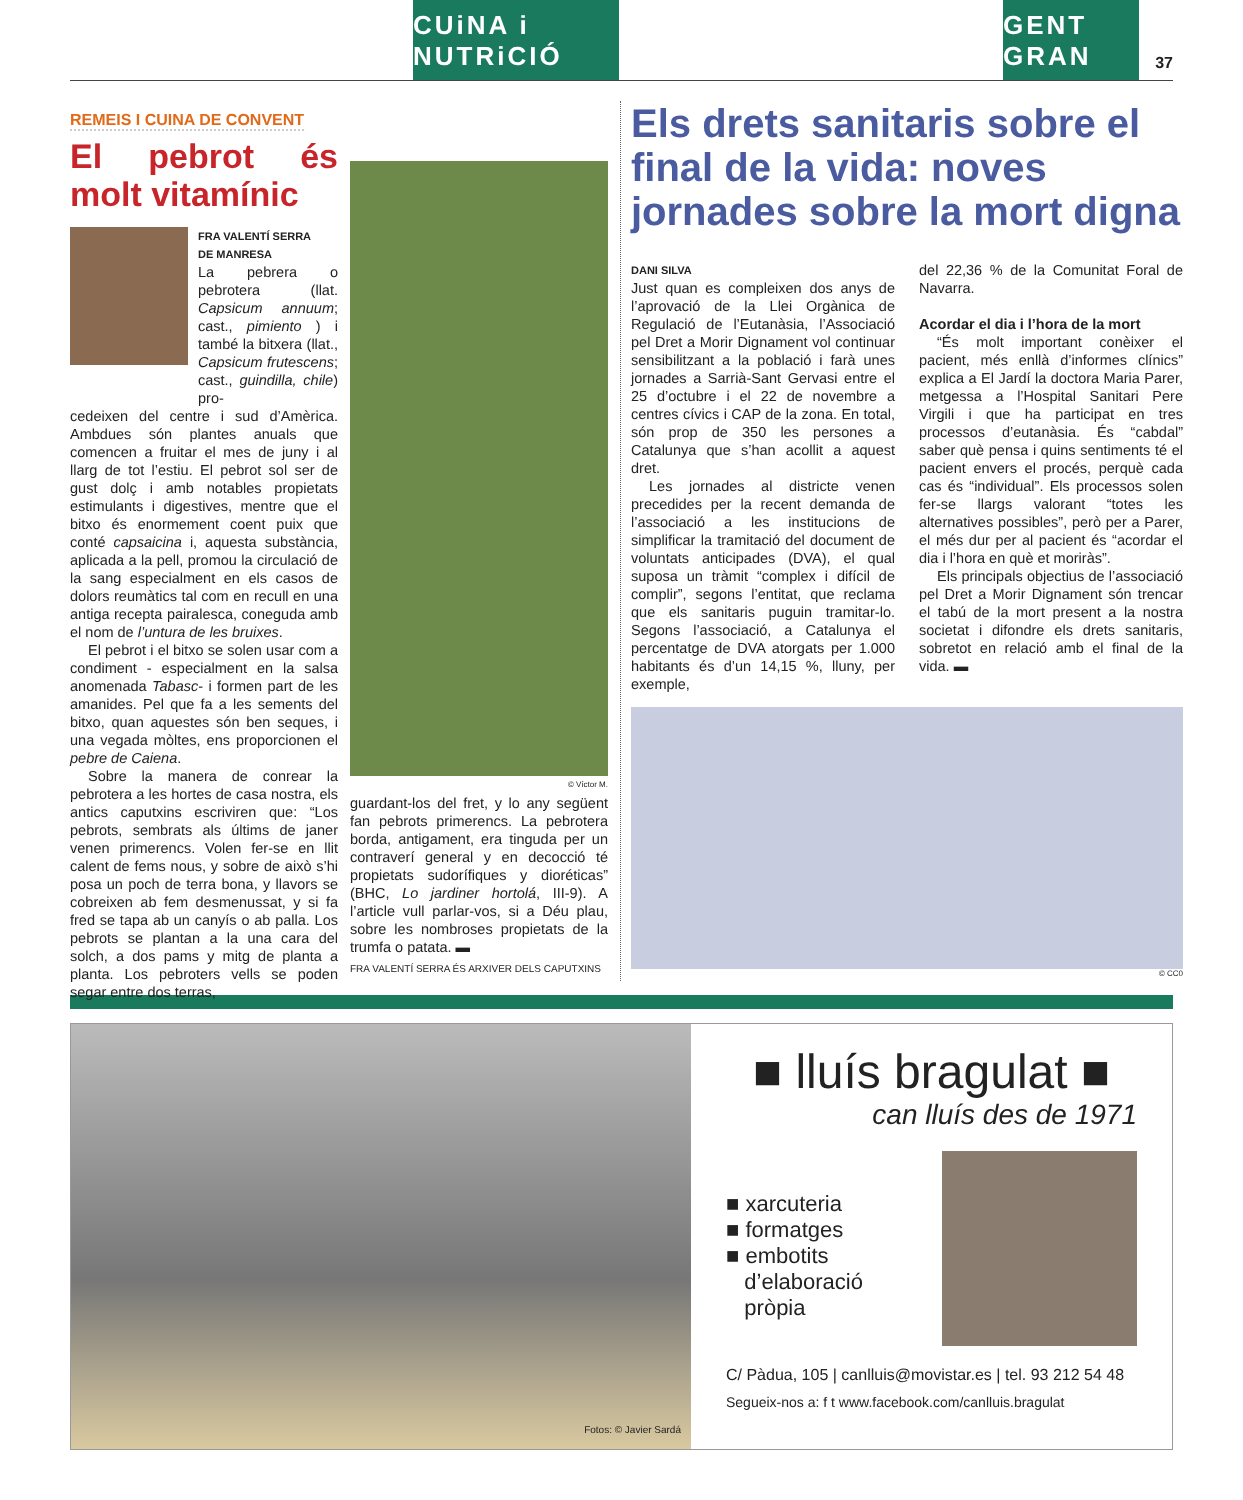CUiNA i NUTRiCIÓ
GENT GRAN
37
REMEIS I CUINA DE CONVENT
El pebrot és molt vitamínic
FRA VALENTÍ SERRA
DE MANRESA
La pebrera o pebrotera (llat. Capsicum annuum; cast., pimiento ) i també la bitxera (llat., Capsicum frutescens; cast., guindilla, chile) pro-
cedeixen del centre i sud d’Amèrica. Ambdues són plantes anuals que comencen a fruitar el mes de juny i al llarg de tot l’estiu. El pebrot sol ser de gust dolç i amb notables propietats estimulants i digestives, mentre que el bitxo és enormement coent puix que conté capsaicina i, aquesta substància, aplicada a la pell, promou la circulació de la sang especialment en els casos de dolors reumàtics tal com en recull en una antiga recepta pairalesca, coneguda amb el nom de l’untura de les bruixes.
El pebrot i el bitxo se solen usar com a condiment - especialment en la salsa anomenada Tabasc- i formen part de les amanides. Pel que fa a les sements del bitxo, quan aquestes són ben seques, i una vegada mòltes, ens proporcionen el pebre de Caiena.
Sobre la manera de conrear la pebrotera a les hortes de casa nostra, els antics caputxins escriviren que: “Los pebrots, sembrats als últims de janer venen primerencs. Volen fer-se en llit calent de fems nous, y sobre de això s’hi posa un poch de terra bona, y llavors se cobreixen ab fem desmenussat, y si fa fred se tapa ab un canyís o ab palla. Los pebrots se plantan a la una cara del solch, a dos pams y mitg de planta a planta. Los pebroters vells se poden segar entre dos terras,
© Víctor M.
guardant-los del fret, y lo any següent fan pebrots primerencs. La pebrotera borda, antigament, era tinguda per un contraverí general y en decocció té propietats sudorífiques y dioréticas” (BHC, Lo jardiner hortolá, III-9). A l’article vull parlar-vos, si a Déu plau, sobre les nombroses propietats de la trumfa o patata. ▬
FRA VALENTÍ SERRA ÉS ARXIVER DELS CAPUTXINS
Els drets sanitaris sobre el final de la vida: noves jornades sobre la mort digna
DANI SILVA
Just quan es compleixen dos anys de l’aprovació de la Llei Orgànica de Regulació de l’Eutanàsia, l’Associació pel Dret a Morir Dignament vol continuar sensibilitzant a la població i farà unes jornades a Sarrià-Sant Gervasi entre el 25 d’octubre i el 22 de novembre a centres cívics i CAP de la zona. En total, són prop de 350 les persones a Catalunya que s’han acollit a aquest dret.
Les jornades al districte venen precedides per la recent demanda de l’associació a les institucions de simplificar la tramitació del document de voluntats anticipades (DVA), el qual suposa un tràmit “complex i difícil de complir”, segons l’entitat, que reclama que els sanitaris puguin tramitar-lo. Segons l’associació, a Catalunya el percentatge de DVA atorgats per 1.000 habitants és d’un 14,15 %, lluny, per exemple,
del 22,36 % de la Comunitat Foral de Navarra.
Acordar el dia i l’hora de la mort
“És molt important conèixer el pacient, més enllà d’informes clínics” explica a El Jardí la doctora Maria Parer, metgessa a l’Hospital Sanitari Pere Virgili i que ha participat en tres processos d’eutanàsia. És “cabdal” saber què pensa i quins sentiments té el pacient envers el procés, perquè cada cas és “individual”. Els processos solen fer-se llargs valorant “totes les alternatives possibles”, però per a Parer, el més dur per al pacient és “acordar el dia i l’hora en què et moriràs”.
Els principals objectius de l’associació pel Dret a Morir Dignament són trencar el tabú de la mort present a la nostra societat i difondre els drets sanitaris, sobretot en relació amb el final de la vida. ▬
© CC0
Fotos: © Javier Sardá
■ lluís bragulat ■
can lluís des de 1971
■ xarcuteria
■ formatges
■ embotits
d’elaboració
pròpia
C/ Pàdua, 105 | canlluis@movistar.es | tel. 93 212 54 48
Segueix-nos a: f t www.facebook.com/canlluis.bragulat